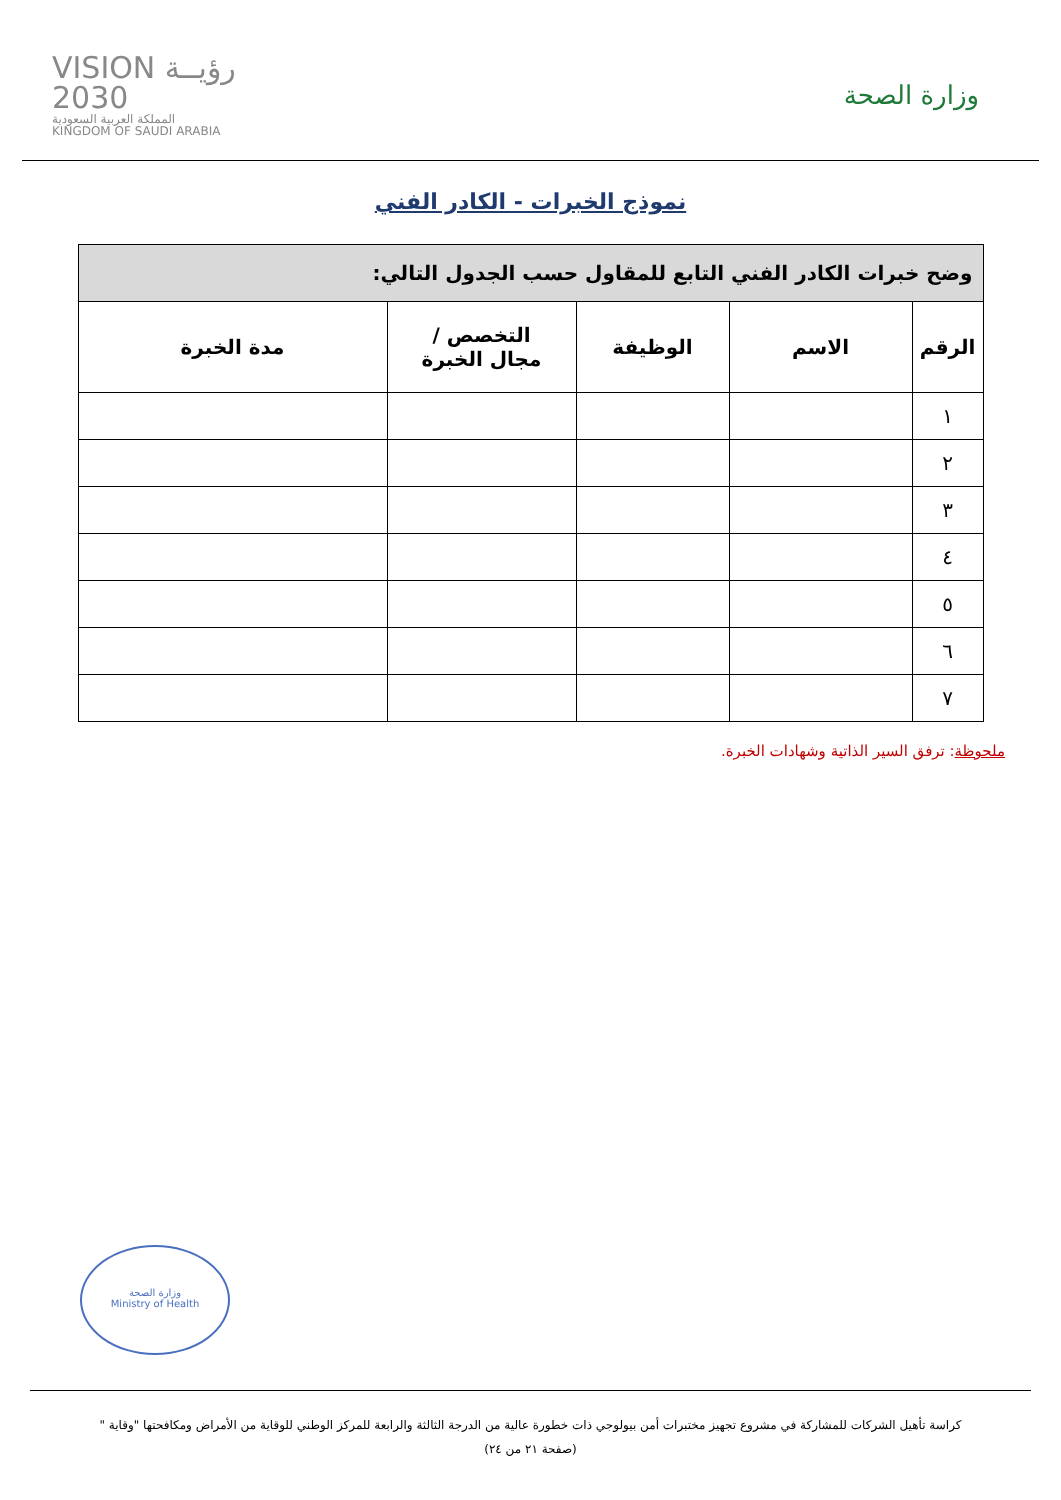وزارة الصحة
رؤيــة VISION
2030
المملكة العربية السعودية
KINGDOM OF SAUDI ARABIA
نموذج الخبرات - الكادر الفني
| وضح خبرات الكادر الفني التابع للمقاول حسب الجدول التالي: | | | | |
| الرقم | الاسم | الوظيفة | التخصص / مجال الخبرة | مدة الخبرة |
| ١ | | | | |
| ٢ | | | | |
| ٣ | | | | |
| ٤ | | | | |
| ٥ | | | | |
| ٦ | | | | |
| ٧ | | | | |
ملحوظة: ترفق السير الذاتية وشهادات الخبرة.
وزارة الصحة
Ministry of Health
كراسة تأهيل الشركات للمشاركة في مشروع تجهيز مختبرات أمن بيولوجي ذات خطورة عالية من الدرجة الثالثة والرابعة للمركز الوطني للوقاية من الأمراض ومكافحتها "وقاية "
(صفحة ٢١ من ٢٤)